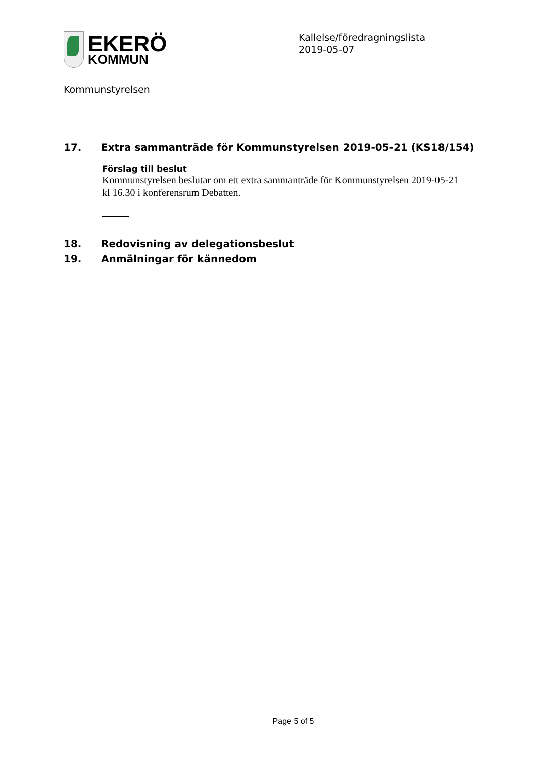EKERÖ
KOMMUN
Kallelse/föredragningslista
2019-05-07
Kommunstyrelsen
17. Extra sammanträde för Kommunstyrelsen 2019-05-21 (KS18/154)
Förslag till beslut
Kommunstyrelsen beslutar om ett extra sammanträde för Kommunstyrelsen 2019-05-21 kl 16.30 i konferensrum Debatten.
18. Redovisning av delegationsbeslut
19. Anmälningar för kännedom
Page 5 of 5